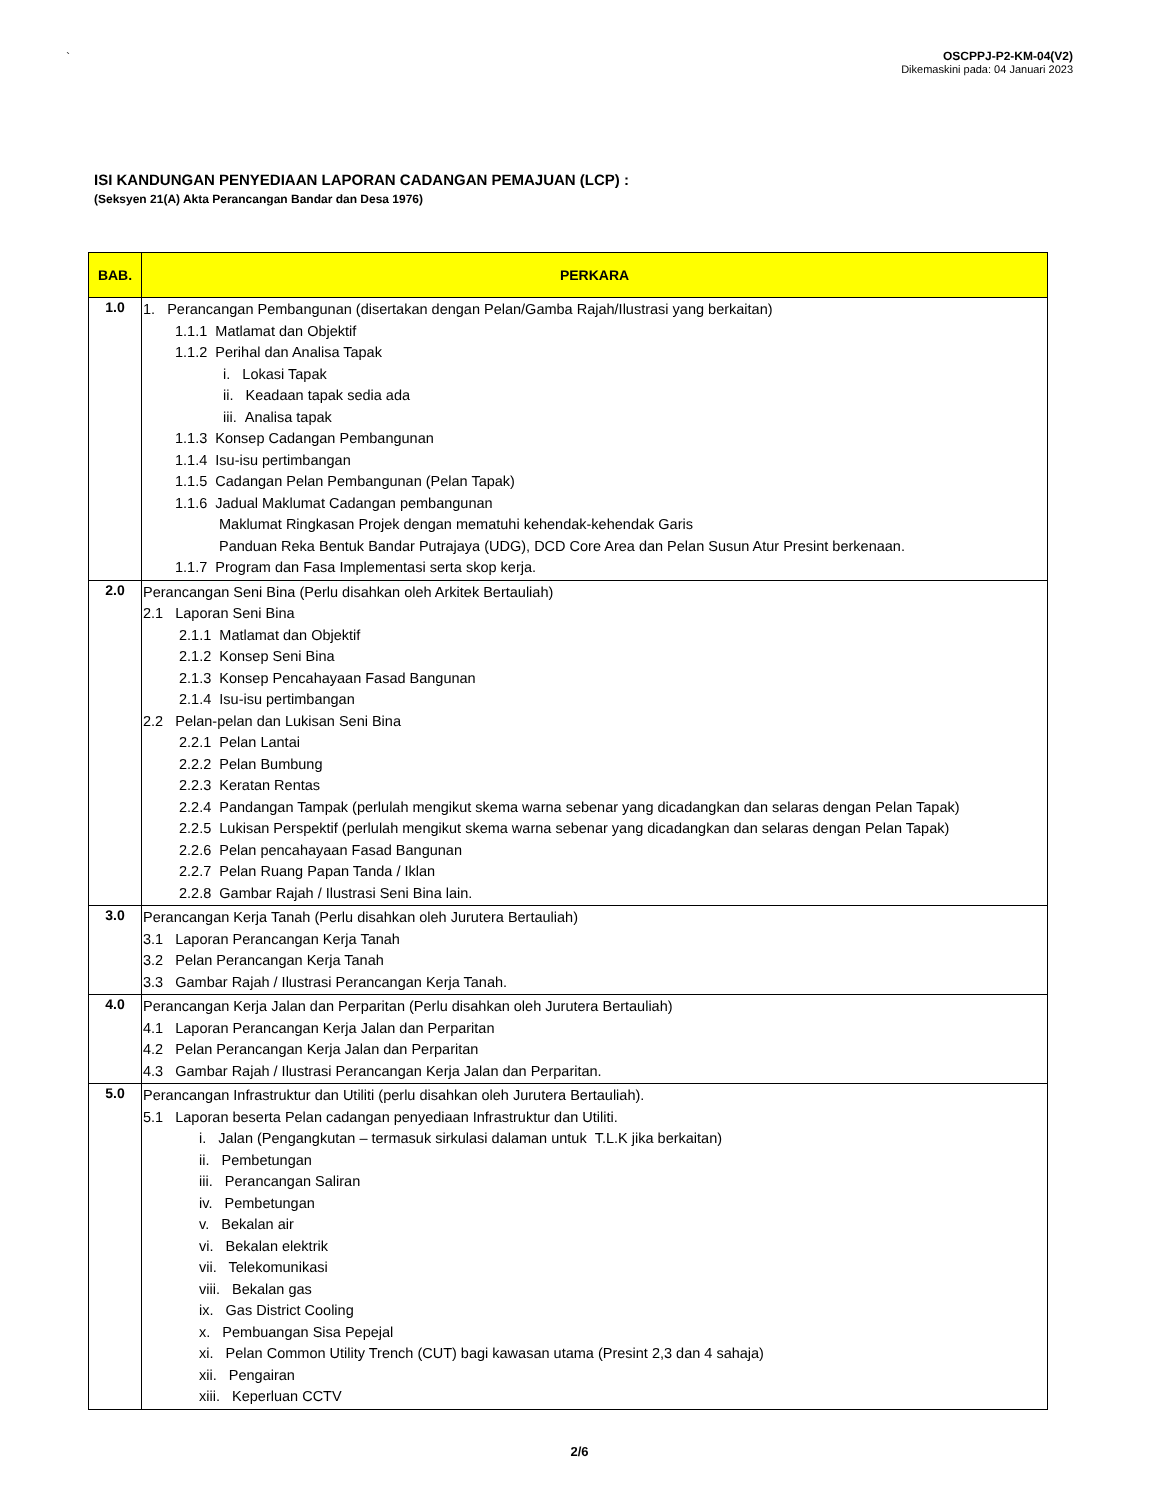`
OSCPPJ-P2-KM-04(V2)
Dikemaskini pada: 04 Januari 2023
ISI KANDUNGAN PENYEDIAAN LAPORAN CADANGAN PEMAJUAN (LCP) :
(Seksyen 21(A) Akta Perancangan Bandar dan Desa 1976)
| BAB. | PERKARA |
| --- | --- |
| 1.0 | 1. Perancangan Pembangunan (disertakan dengan Pelan/Gamba Rajah/Ilustrasi yang berkaitan) 1.1.1 Matlamat dan Objektif 1.1.2 Perihal dan Analisa Tapak i. Lokasi Tapak ii. Keadaan tapak sedia ada iii. Analisa tapak 1.1.3 Konsep Cadangan Pembangunan 1.1.4 Isu-isu pertimbangan 1.1.5 Cadangan Pelan Pembangunan (Pelan Tapak) 1.1.6 Jadual Maklumat Cadangan pembangunan Maklumat Ringkasan Projek dengan mematuhi kehendak-kehendak Garis Panduan Reka Bentuk Bandar Putrajaya (UDG), DCD Core Area dan Pelan Susun Atur Presint berkenaan. 1.1.7 Program dan Fasa Implementasi serta skop kerja. |
| 2.0 | Perancangan Seni Bina (Perlu disahkan oleh Arkitek Bertauliah) 2.1 Laporan Seni Bina 2.1.1 Matlamat dan Objektif 2.1.2 Konsep Seni Bina 2.1.3 Konsep Pencahayaan Fasad Bangunan 2.1.4 Isu-isu pertimbangan 2.2 Pelan-pelan dan Lukisan Seni Bina 2.2.1 Pelan Lantai 2.2.2 Pelan Bumbung 2.2.3 Keratan Rentas 2.2.4 Pandangan Tampak (perlulah mengikut skema warna sebenar yang dicadangkan dan selaras dengan Pelan Tapak) 2.2.5 Lukisan Perspektif (perlulah mengikut skema warna sebenar yang dicadangkan dan selaras dengan Pelan Tapak) 2.2.6 Pelan pencahayaan Fasad Bangunan 2.2.7 Pelan Ruang Papan Tanda / Iklan 2.2.8 Gambar Rajah / Ilustrasi Seni Bina lain. |
| 3.0 | Perancangan Kerja Tanah (Perlu disahkan oleh Jurutera Bertauliah) 3.1 Laporan Perancangan Kerja Tanah 3.2 Pelan Perancangan Kerja Tanah 3.3 Gambar Rajah / Ilustrasi Perancangan Kerja Tanah. |
| 4.0 | Perancangan Kerja Jalan dan Perparitan (Perlu disahkan oleh Jurutera Bertauliah) 4.1 Laporan Perancangan Kerja Jalan dan Perparitan 4.2 Pelan Perancangan Kerja Jalan dan Perparitan 4.3 Gambar Rajah / Ilustrasi Perancangan Kerja Jalan dan Perparitan. |
| 5.0 | Perancangan Infrastruktur dan Utiliti (perlu disahkan oleh Jurutera Bertauliah). 5.1 Laporan beserta Pelan cadangan penyediaan Infrastruktur dan Utiliti. i. Jalan (Pengangkutan – termasuk sirkulasi dalaman untuk T.L.K jika berkaitan) ii. Pembetungan iii. Perancangan Saliran iv. Pembetungan v. Bekalan air vi. Bekalan elektrik vii. Telekomunikasi viii. Bekalan gas ix. Gas District Cooling x. Pembuangan Sisa Pepejal xi. Pelan Common Utility Trench (CUT) bagi kawasan utama (Presint 2,3 dan 4 sahaja) xii. Pengairan xiii. Keperluan CCTV |
2/6